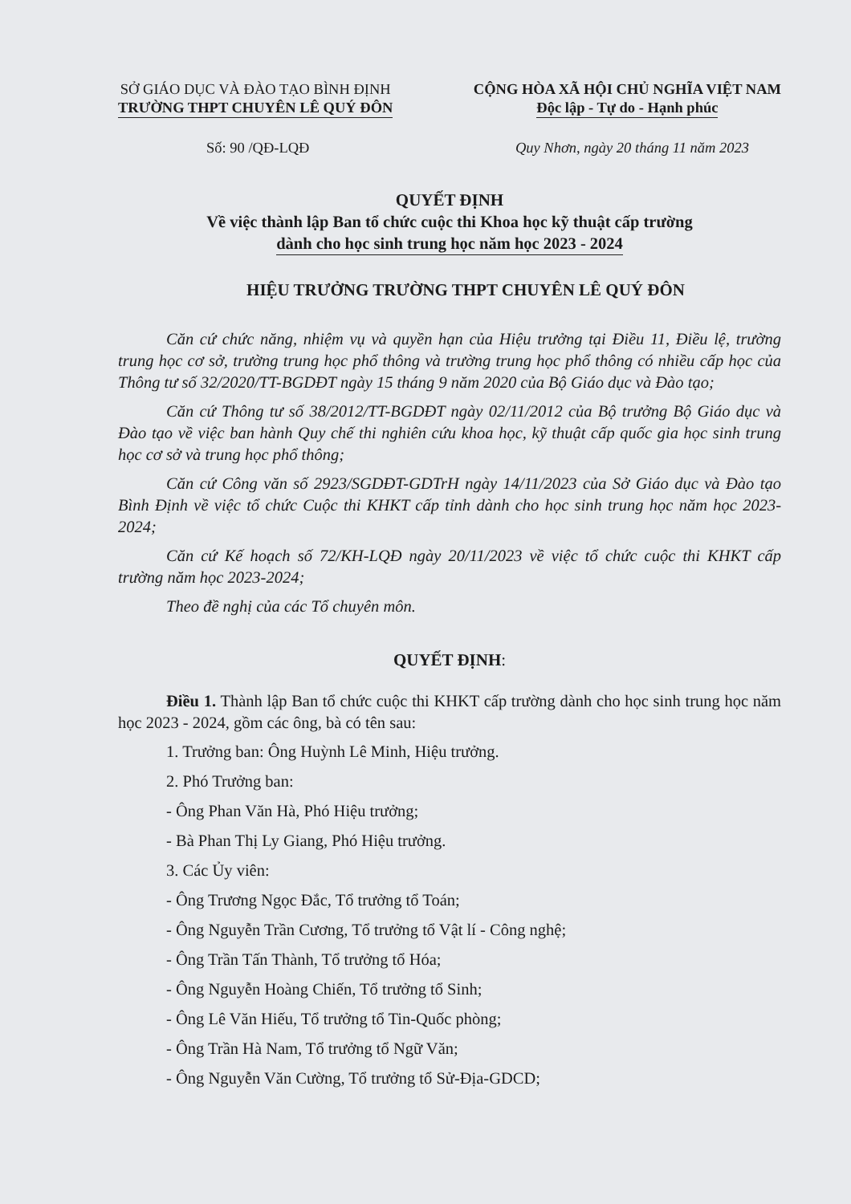SỞ GIÁO DỤC VÀ ĐÀO TẠO BÌNH ĐỊNH
TRƯỜNG THPT CHUYÊN LÊ QUÝ ĐÔN
CỘNG HÒA XÃ HỘI CHỦ NGHĨA VIỆT NAM
Độc lập - Tự do - Hạnh phúc
Số: 90 /QĐ-LQĐ Quy Nhơn, ngày 20 tháng 11 năm 2023
QUYẾT ĐỊNH
Về việc thành lập Ban tổ chức cuộc thi Khoa học kỹ thuật cấp trường
dành cho học sinh trung học năm học 2023 - 2024
HIỆU TRƯỞNG TRƯỜNG THPT CHUYÊN LÊ QUÝ ĐÔN
Căn cứ chức năng, nhiệm vụ và quyền hạn của Hiệu trưởng tại Điều 11, Điều lệ, trường trung học cơ sở, trường trung học phổ thông và trường trung học phổ thông có nhiều cấp học của Thông tư số 32/2020/TT-BGDĐT ngày 15 tháng 9 năm 2020 của Bộ Giáo dục và Đào tạo;
Căn cứ Thông tư số 38/2012/TT-BGDĐT ngày 02/11/2012 của Bộ trưởng Bộ Giáo dục và Đào tạo về việc ban hành Quy chế thi nghiên cứu khoa học, kỹ thuật cấp quốc gia học sinh trung học cơ sở và trung học phổ thông;
Căn cứ Công văn số 2923/SGDĐT-GDTrH ngày 14/11/2023 của Sở Giáo dục và Đào tạo Bình Định về việc tổ chức Cuộc thi KHKT cấp tỉnh dành cho học sinh trung học năm học 2023-2024;
Căn cứ Kế hoạch số 72/KH-LQĐ ngày 20/11/2023 về việc tổ chức cuộc thi KHKT cấp trường năm học 2023-2024;
Theo đề nghị của các Tổ chuyên môn.
QUYẾT ĐỊNH:
Điều 1. Thành lập Ban tổ chức cuộc thi KHKT cấp trường dành cho học sinh trung học năm học 2023 - 2024, gồm các ông, bà có tên sau:
1. Trưởng ban: Ông Huỳnh Lê Minh, Hiệu trưởng.
2. Phó Trưởng ban:
- Ông Phan Văn Hà, Phó Hiệu trưởng;
- Bà Phan Thị Ly Giang, Phó Hiệu trưởng.
3. Các Ủy viên:
- Ông Trương Ngọc Đắc, Tổ trưởng tổ Toán;
- Ông Nguyễn Trần Cương, Tổ trưởng tổ Vật lí - Công nghệ;
- Ông Trần Tấn Thành, Tổ trưởng tổ Hóa;
- Ông Nguyễn Hoàng Chiến, Tổ trưởng tổ Sinh;
- Ông Lê Văn Hiếu, Tổ trưởng tổ Tin-Quốc phòng;
- Ông Trần Hà Nam, Tổ trưởng tổ Ngữ Văn;
- Ông Nguyễn Văn Cường, Tổ trưởng tổ Sử-Địa-GDCD;